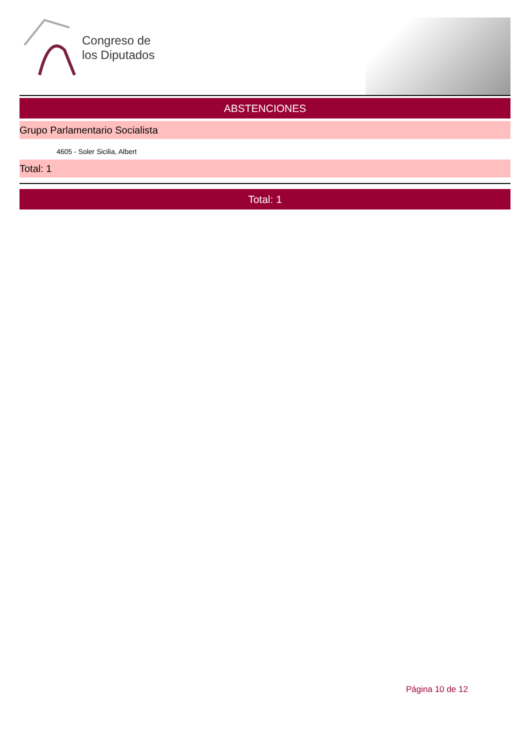Congreso de
los Diputados
ABSTENCIONES
Grupo Parlamentario Socialista
4605 - Soler Sicilia, Albert
Total: 1
Total: 1
Página 10 de 12